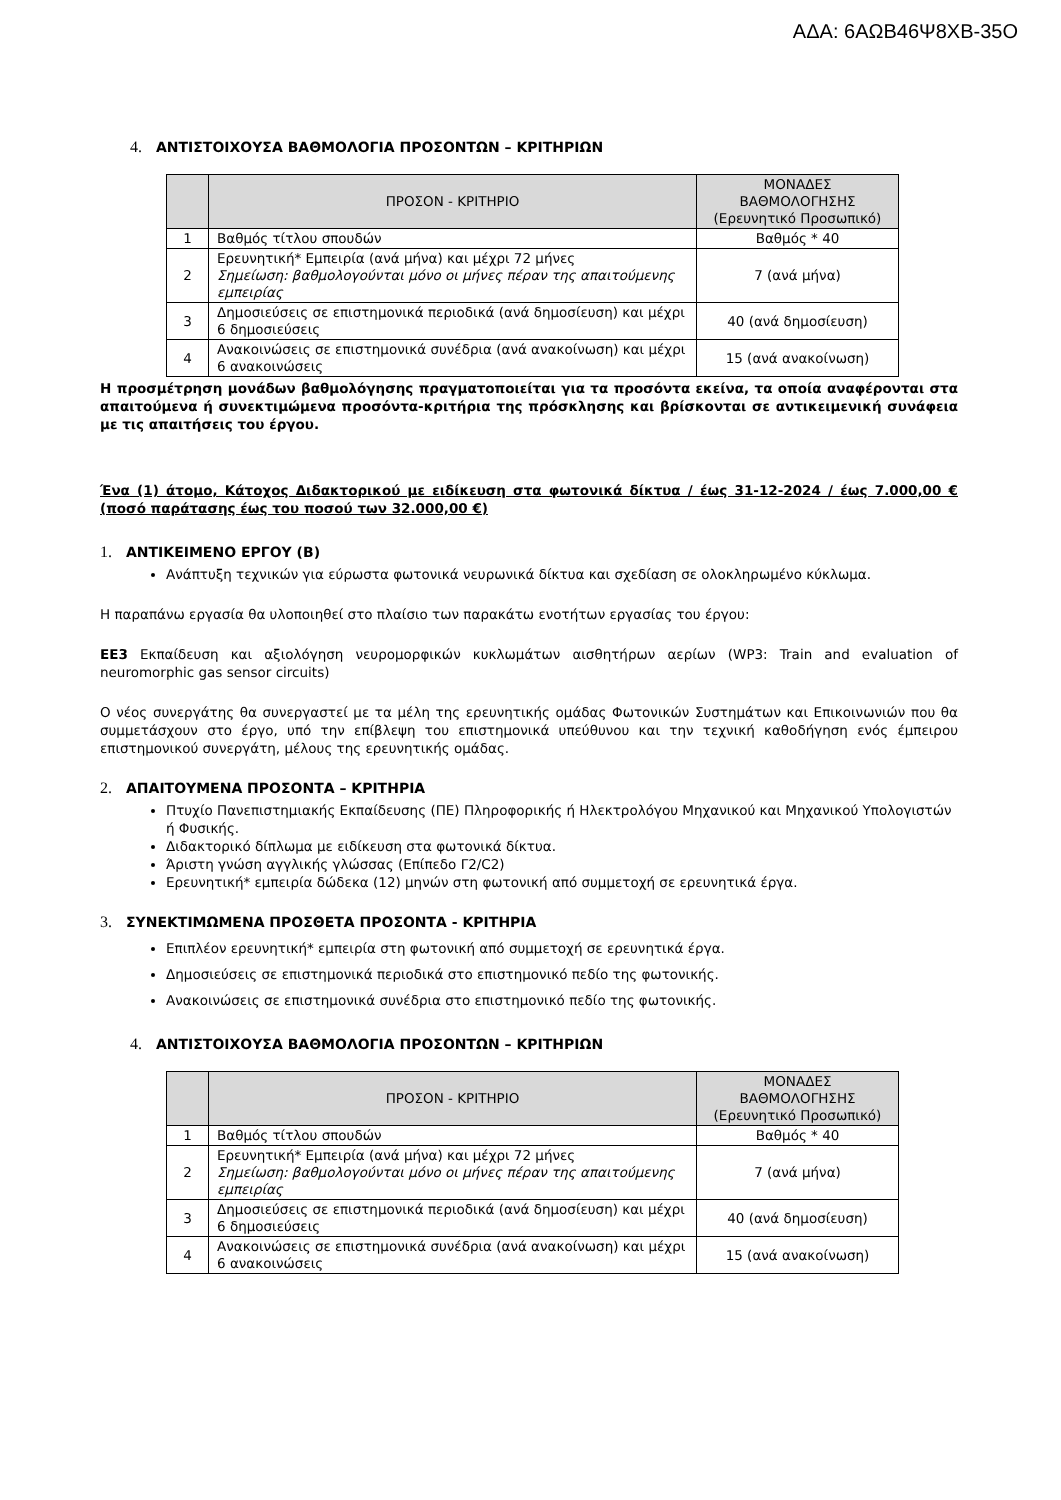ΑΔΑ: 6ΑΩΒ46Ψ8ΧΒ-35Ο
4. ΑΝΤΙΣΤΟΙΧΟΥΣΑ ΒΑΘΜΟΛΟΓΙΑ ΠΡΟΣΟΝΤΩΝ – ΚΡΙΤΗΡΙΩΝ
| | ΠΡΟΣΟΝ - ΚΡΙΤΗΡΙΟ | ΜΟΝΑΔΕΣ ΒΑΘΜΟΛΟΓΗΣΗΣ (Ερευνητικό Προσωπικό) |
| --- | --- | --- |
| 1 | Βαθμός τίτλου σπουδών | Βαθμός * 40 |
| 2 | Ερευνητική* Εμπειρία (ανά μήνα) και μέχρι 72 μήνες Σημείωση: βαθμολογούνται μόνο οι μήνες πέραν της απαιτούμενης εμπειρίας | 7 (ανά μήνα) |
| 3 | Δημοσιεύσεις σε επιστημονικά περιοδικά (ανά δημοσίευση) και μέχρι 6 δημοσιεύσεις | 40 (ανά δημοσίευση) |
| 4 | Ανακοινώσεις σε επιστημονικά συνέδρια (ανά ανακοίνωση) και μέχρι 6 ανακοινώσεις | 15 (ανά ανακοίνωση) |
Η προσμέτρηση μονάδων βαθμολόγησης πραγματοποιείται για τα προσόντα εκείνα, τα οποία αναφέρονται στα απαιτούμενα ή συνεκτιμώμενα προσόντα-κριτήρια της πρόσκλησης και βρίσκονται σε αντικειμενική συνάφεια με τις απαιτήσεις του έργου.
Ένα (1) άτομο, Κάτοχος Διδακτορικού με ειδίκευση στα φωτονικά δίκτυα / έως 31-12-2024 / έως 7.000,00 € (ποσό παράτασης έως του ποσού των 32.000,00 €)
1. ΑΝΤΙΚΕΙΜΕΝΟ ΕΡΓΟΥ (Β)
Ανάπτυξη τεχνικών για εύρωστα φωτονικά νευρωνικά δίκτυα και σχεδίαση σε ολοκληρωμένο κύκλωμα.
Η παραπάνω εργασία θα υλοποιηθεί στο πλαίσιο των παρακάτω ενοτήτων εργασίας του έργου:
ΕΕ3 Εκπαίδευση και αξιολόγηση νευρομορφικών κυκλωμάτων αισθητήρων αερίων (WP3: Train and evaluation of neuromorphic gas sensor circuits)
Ο νέος συνεργάτης θα συνεργαστεί με τα μέλη της ερευνητικής ομάδας Φωτονικών Συστημάτων και Επικοινωνιών που θα συμμετάσχουν στο έργο, υπό την επίβλεψη του επιστημονικά υπεύθυνου και την τεχνική καθοδήγηση ενός έμπειρου επιστημονικού συνεργάτη, μέλους της ερευνητικής ομάδας.
2. ΑΠΑΙΤΟΥΜΕΝΑ ΠΡΟΣΟΝΤΑ – ΚΡΙΤΗΡΙΑ
Πτυχίο Πανεπιστημιακής Εκπαίδευσης (ΠΕ) Πληροφορικής ή Ηλεκτρολόγου Μηχανικού και Μηχανικού Υπολογιστών ή Φυσικής.
Διδακτορικό δίπλωμα με ειδίκευση στα φωτονικά δίκτυα.
Άριστη γνώση αγγλικής γλώσσας (Επίπεδο Γ2/C2)
Ερευνητική* εμπειρία δώδεκα (12) μηνών στη φωτονική από συμμετοχή σε ερευνητικά έργα.
3. ΣΥΝΕΚΤΙΜΩΜΕΝΑ ΠΡΟΣΘΕΤΑ ΠΡΟΣΟΝΤΑ - ΚΡΙΤΗΡΙΑ
Επιπλέον ερευνητική* εμπειρία στη φωτονική από συμμετοχή σε ερευνητικά έργα.
Δημοσιεύσεις σε επιστημονικά περιοδικά στο επιστημονικό πεδίο της φωτονικής.
Ανακοινώσεις σε επιστημονικά συνέδρια στο επιστημονικό πεδίο της φωτονικής.
4. ΑΝΤΙΣΤΟΙΧΟΥΣΑ ΒΑΘΜΟΛΟΓΙΑ ΠΡΟΣΟΝΤΩΝ – ΚΡΙΤΗΡΙΩΝ
| | ΠΡΟΣΟΝ - ΚΡΙΤΗΡΙΟ | ΜΟΝΑΔΕΣ ΒΑΘΜΟΛΟΓΗΣΗΣ (Ερευνητικό Προσωπικό) |
| --- | --- | --- |
| 1 | Βαθμός τίτλου σπουδών | Βαθμός * 40 |
| 2 | Ερευνητική* Εμπειρία (ανά μήνα) και μέχρι 72 μήνες Σημείωση: βαθμολογούνται μόνο οι μήνες πέραν της απαιτούμενης εμπειρίας | 7 (ανά μήνα) |
| 3 | Δημοσιεύσεις σε επιστημονικά περιοδικά (ανά δημοσίευση) και μέχρι 6 δημοσιεύσεις | 40 (ανά δημοσίευση) |
| 4 | Ανακοινώσεις σε επιστημονικά συνέδρια (ανά ανακοίνωση) και μέχρι 6 ανακοινώσεις | 15 (ανά ανακοίνωση) |